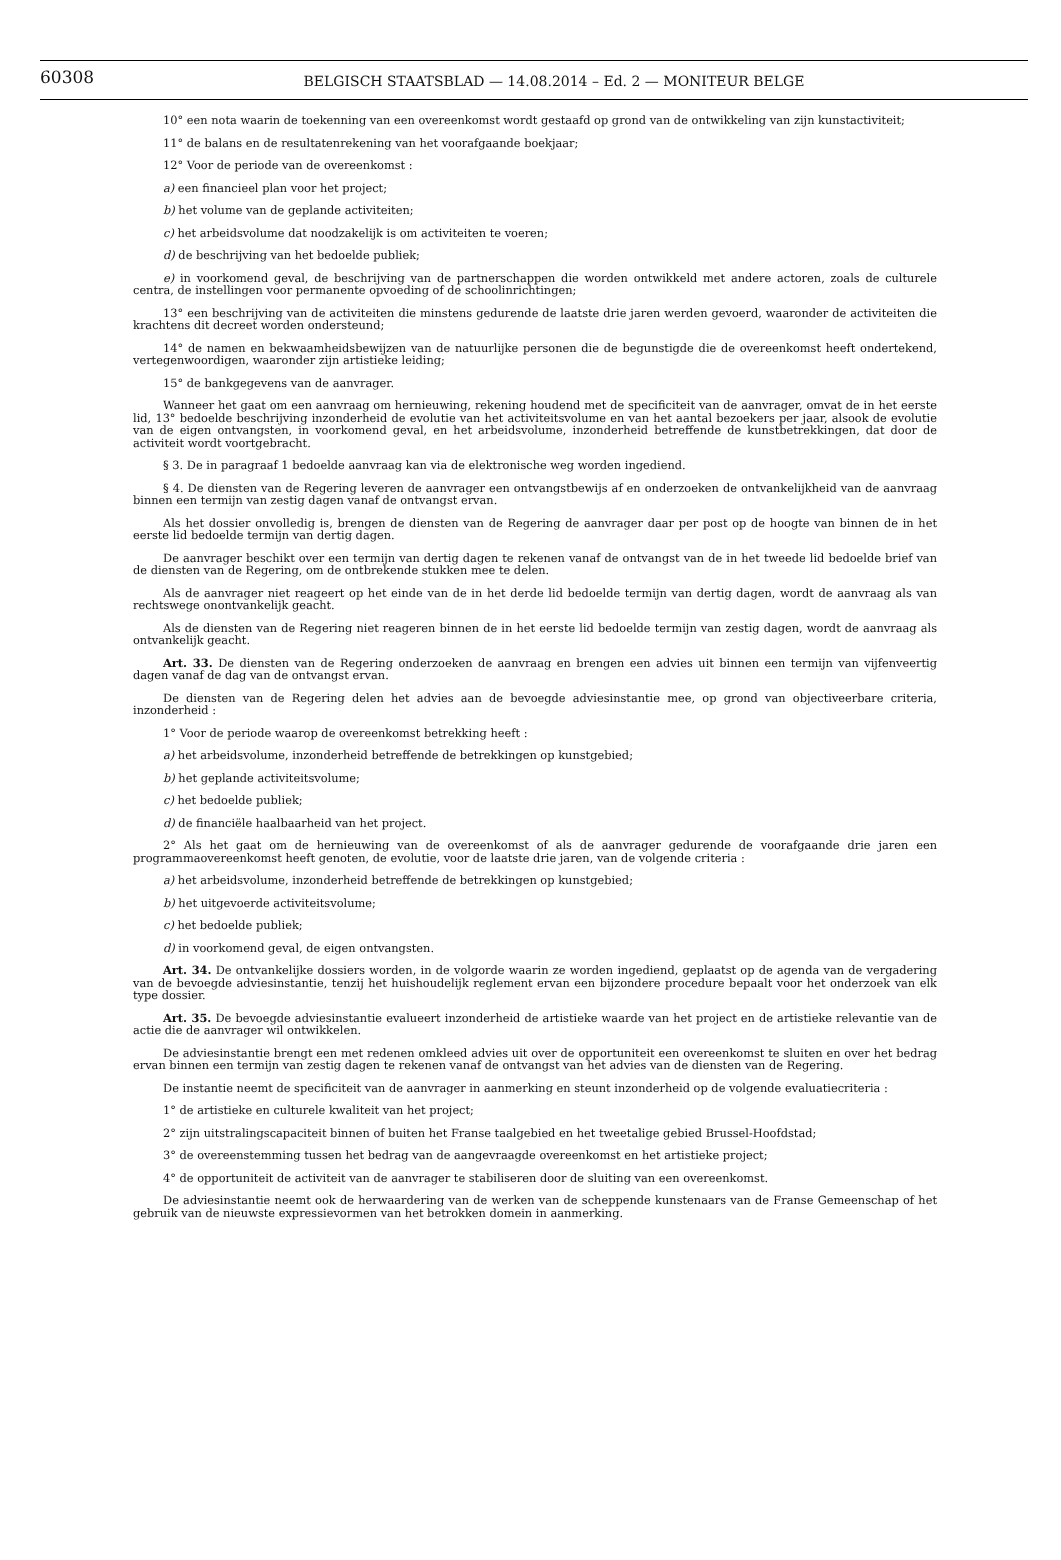60308
BELGISCH STAATSBLAD — 14.08.2014 – Ed. 2 — MONITEUR BELGE
10° een nota waarin de toekenning van een overeenkomst wordt gestaafd op grond van de ontwikkeling van zijn kunstactiviteit;
11° de balans en de resultatenrekening van het voorafgaande boekjaar;
12° Voor de periode van de overeenkomst :
a) een financieel plan voor het project;
b) het volume van de geplande activiteiten;
c) het arbeidsvolume dat noodzakelijk is om activiteiten te voeren;
d) de beschrijving van het bedoelde publiek;
e) in voorkomend geval, de beschrijving van de partnerschappen die worden ontwikkeld met andere actoren, zoals de culturele centra, de instellingen voor permanente opvoeding of de schoolinrichtingen;
13° een beschrijving van de activiteiten die minstens gedurende de laatste drie jaren werden gevoerd, waaronder de activiteiten die krachtens dit decreet worden ondersteund;
14° de namen en bekwaamheidsbewijzen van de natuurlijke personen die de begunstigde die de overeenkomst heeft ondertekend, vertegenwoordigen, waaronder zijn artistieke leiding;
15° de bankgegevens van de aanvrager.
Wanneer het gaat om een aanvraag om hernieuwing, rekening houdend met de specificiteit van de aanvrager, omvat de in het eerste lid, 13° bedoelde beschrijving inzonderheid de evolutie van het activiteitsvolume en van het aantal bezoekers per jaar, alsook de evolutie van de eigen ontvangsten, in voorkomend geval, en het arbeidsvolume, inzonderheid betreffende de kunstbetrekkingen, dat door de activiteit wordt voortgebracht.
§ 3. De in paragraaf 1 bedoelde aanvraag kan via de elektronische weg worden ingediend.
§ 4. De diensten van de Regering leveren de aanvrager een ontvangstbewijs af en onderzoeken de ontvankelijkheid van de aanvraag binnen een termijn van zestig dagen vanaf de ontvangst ervan.
Als het dossier onvolledig is, brengen de diensten van de Regering de aanvrager daar per post op de hoogte van binnen de in het eerste lid bedoelde termijn van dertig dagen.
De aanvrager beschikt over een termijn van dertig dagen te rekenen vanaf de ontvangst van de in het tweede lid bedoelde brief van de diensten van de Regering, om de ontbrekende stukken mee te delen.
Als de aanvrager niet reageert op het einde van de in het derde lid bedoelde termijn van dertig dagen, wordt de aanvraag als van rechtswege onontvankelijk geacht.
Als de diensten van de Regering niet reageren binnen de in het eerste lid bedoelde termijn van zestig dagen, wordt de aanvraag als ontvankelijk geacht.
Art. 33. De diensten van de Regering onderzoeken de aanvraag en brengen een advies uit binnen een termijn van vijfenveertig dagen vanaf de dag van de ontvangst ervan.
De diensten van de Regering delen het advies aan de bevoegde adviesinstantie mee, op grond van objectiveerbare criteria, inzonderheid :
1° Voor de periode waarop de overeenkomst betrekking heeft :
a) het arbeidsvolume, inzonderheid betreffende de betrekkingen op kunstgebied;
b) het geplande activiteitsvolume;
c) het bedoelde publiek;
d) de financiële haalbaarheid van het project.
2° Als het gaat om de hernieuwing van de overeenkomst of als de aanvrager gedurende de voorafgaande drie jaren een programmaovereenkomst heeft genoten, de evolutie, voor de laatste drie jaren, van de volgende criteria :
a) het arbeidsvolume, inzonderheid betreffende de betrekkingen op kunstgebied;
b) het uitgevoerde activiteitsvolume;
c) het bedoelde publiek;
d) in voorkomend geval, de eigen ontvangsten.
Art. 34. De ontvankelijke dossiers worden, in de volgorde waarin ze worden ingediend, geplaatst op de agenda van de vergadering van de bevoegde adviesinstantie, tenzij het huishoudelijk reglement ervan een bijzondere procedure bepaalt voor het onderzoek van elk type dossier.
Art. 35. De bevoegde adviesinstantie evalueert inzonderheid de artistieke waarde van het project en de artistieke relevantie van de actie die de aanvrager wil ontwikkelen.
De adviesinstantie brengt een met redenen omkleed advies uit over de opportuniteit een overeenkomst te sluiten en over het bedrag ervan binnen een termijn van zestig dagen te rekenen vanaf de ontvangst van het advies van de diensten van de Regering.
De instantie neemt de specificiteit van de aanvrager in aanmerking en steunt inzonderheid op de volgende evaluatiecriteria :
1° de artistieke en culturele kwaliteit van het project;
2° zijn uitstralingscapaciteit binnen of buiten het Franse taalgebied en het tweetalige gebied Brussel-Hoofdstad;
3° de overeenstemming tussen het bedrag van de aangevraagde overeenkomst en het artistieke project;
4° de opportuniteit de activiteit van de aanvrager te stabiliseren door de sluiting van een overeenkomst.
De adviesinstantie neemt ook de herwaardering van de werken van de scheppende kunstenaars van de Franse Gemeenschap of het gebruik van de nieuwste expressievormen van het betrokken domein in aanmerking.